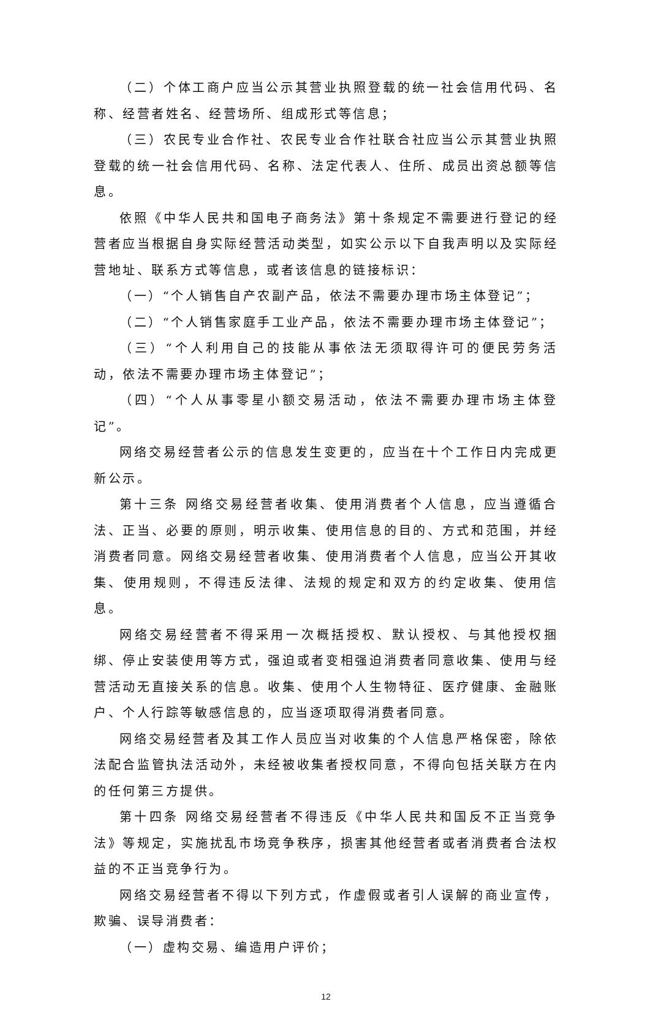（二）个体工商户应当公示其营业执照登载的统一社会信用代码、名称、经营者姓名、经营场所、组成形式等信息；
（三）农民专业合作社、农民专业合作社联合社应当公示其营业执照登载的统一社会信用代码、名称、法定代表人、住所、成员出资总额等信息。
依照《中华人民共和国电子商务法》第十条规定不需要进行登记的经营者应当根据自身实际经营活动类型，如实公示以下自我声明以及实际经营地址、联系方式等信息，或者该信息的链接标识：
（一）“个人销售自产农副产品，依法不需要办理市场主体登记”；
（二）“个人销售家庭手工业产品，依法不需要办理市场主体登记”；
（三）“个人利用自己的技能从事依法无须取得许可的便民劳务活动，依法不需要办理市场主体登记”；
（四）“个人从事零星小额交易活动，依法不需要办理市场主体登记”。
网络交易经营者公示的信息发生变更的，应当在十个工作日内完成更新公示。
第十三条 网络交易经营者收集、使用消费者个人信息，应当遵循合法、正当、必要的原则，明示收集、使用信息的目的、方式和范围，并经消费者同意。网络交易经营者收集、使用消费者个人信息，应当公开其收集、使用规则，不得违反法律、法规的规定和双方的约定收集、使用信息。
网络交易经营者不得采用一次概括授权、默认授权、与其他授权捆绑、停止安装使用等方式，强迫或者变相强迫消费者同意收集、使用与经营活动无直接关系的信息。收集、使用个人生物特征、医疗健康、金融账户、个人行踪等敏感信息的，应当逐项取得消费者同意。
网络交易经营者及其工作人员应当对收集的个人信息严格保密，除依法配合监管执法活动外，未经被收集者授权同意，不得向包括关联方在内的任何第三方提供。
第十四条 网络交易经营者不得违反《中华人民共和国反不正当竞争法》等规定，实施扰乱市场竞争秩序，损害其他经营者或者消费者合法权益的不正当竞争行为。
网络交易经营者不得以下列方式，作虚假或者引人误解的商业宣传，欺骗、误导消费者：
（一）虚构交易、编造用户评价；
12